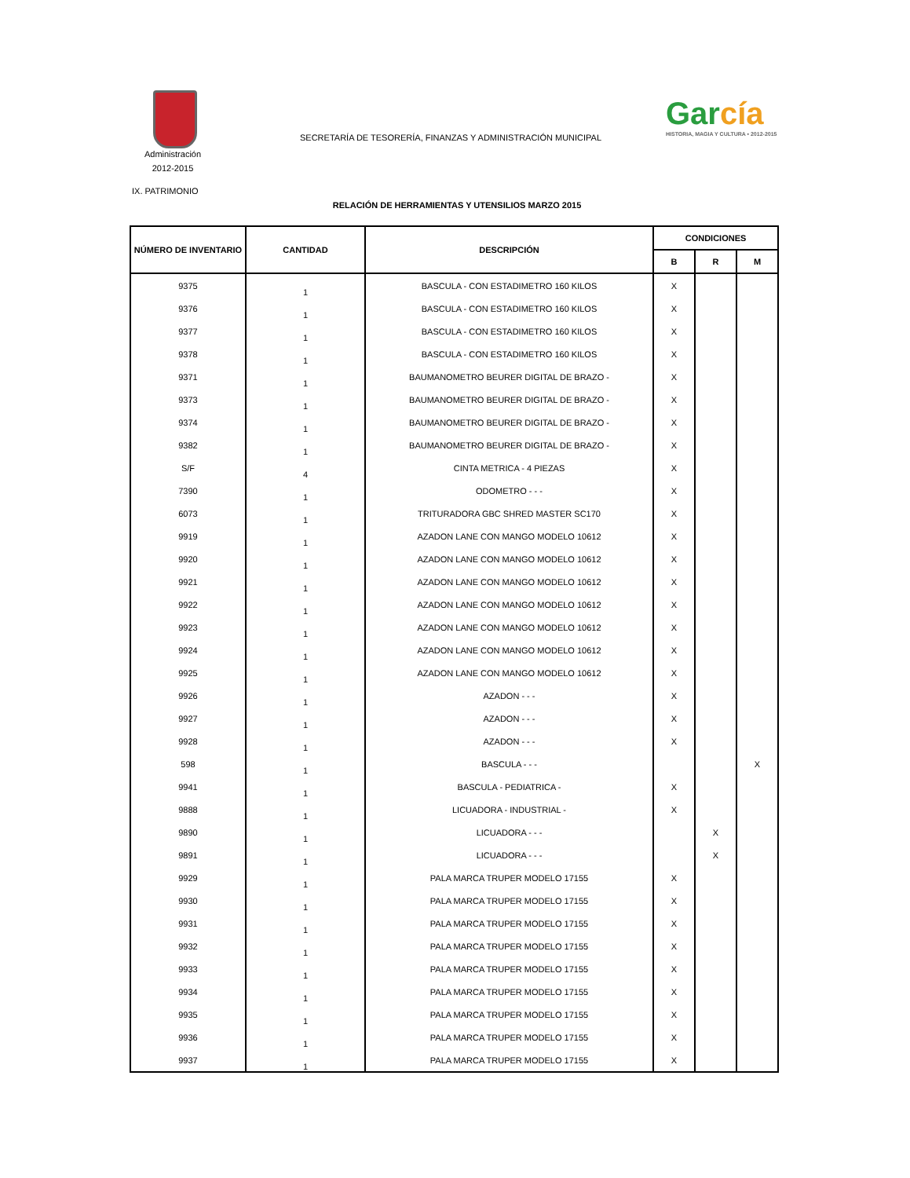Administración
2012-2015
SECRETARÍA DE TESORERÍA, FINANZAS Y ADMINISTRACIÓN MUNICIPAL
García
HISTORIA, MAGIA Y CULTURA • 2012-2015
IX. PATRIMONIO
RELACIÓN DE HERRAMIENTAS Y UTENSILIOS MARZO 2015
| NÚMERO DE INVENTARIO | CANTIDAD | DESCRIPCIÓN | CONDICIONES | | |
| --- | --- | --- | --- | --- | --- |
| | | | B | R | M |
| 9375 | 1 | BASCULA - CON ESTADIMETRO 160 KILOS | X | | |
| 9376 | 1 | BASCULA - CON ESTADIMETRO 160 KILOS | X | | |
| 9377 | 1 | BASCULA - CON ESTADIMETRO 160 KILOS | X | | |
| 9378 | 1 | BASCULA - CON ESTADIMETRO 160 KILOS | X | | |
| 9371 | 1 | BAUMANOMETRO BEURER DIGITAL DE BRAZO - | X | | |
| 9373 | 1 | BAUMANOMETRO BEURER DIGITAL DE BRAZO - | X | | |
| 9374 | 1 | BAUMANOMETRO BEURER DIGITAL DE BRAZO - | X | | |
| 9382 | 1 | BAUMANOMETRO BEURER DIGITAL DE BRAZO - | X | | |
| S/F | 4 | CINTA METRICA - 4 PIEZAS | X | | |
| 7390 | 1 | ODOMETRO - - - | X | | |
| 6073 | 1 | TRITURADORA GBC SHRED MASTER SC170 | X | | |
| 9919 | 1 | AZADON LANE CON MANGO MODELO 10612 | X | | |
| 9920 | 1 | AZADON LANE CON MANGO MODELO 10612 | X | | |
| 9921 | 1 | AZADON LANE CON MANGO MODELO 10612 | X | | |
| 9922 | 1 | AZADON LANE CON MANGO MODELO 10612 | X | | |
| 9923 | 1 | AZADON LANE CON MANGO MODELO 10612 | X | | |
| 9924 | 1 | AZADON LANE CON MANGO MODELO 10612 | X | | |
| 9925 | 1 | AZADON LANE CON MANGO MODELO 10612 | X | | |
| 9926 | 1 | AZADON - - - | X | | |
| 9927 | 1 | AZADON - - - | X | | |
| 9928 | 1 | AZADON - - - | X | | |
| 598 | 1 | BASCULA - - - | | | X |
| 9941 | 1 | BASCULA - PEDIATRICA - | X | | |
| 9888 | 1 | LICUADORA - INDUSTRIAL - | X | | |
| 9890 | 1 | LICUADORA - - - | | X | |
| 9891 | 1 | LICUADORA - - - | | X | |
| 9929 | 1 | PALA MARCA TRUPER MODELO 17155 | X | | |
| 9930 | 1 | PALA MARCA TRUPER MODELO 17155 | X | | |
| 9931 | 1 | PALA MARCA TRUPER MODELO 17155 | X | | |
| 9932 | 1 | PALA MARCA TRUPER MODELO 17155 | X | | |
| 9933 | 1 | PALA MARCA TRUPER MODELO 17155 | X | | |
| 9934 | 1 | PALA MARCA TRUPER MODELO 17155 | X | | |
| 9935 | 1 | PALA MARCA TRUPER MODELO 17155 | X | | |
| 9936 | 1 | PALA MARCA TRUPER MODELO 17155 | X | | |
| 9937 | 1 | PALA MARCA TRUPER MODELO 17155 | X | | |